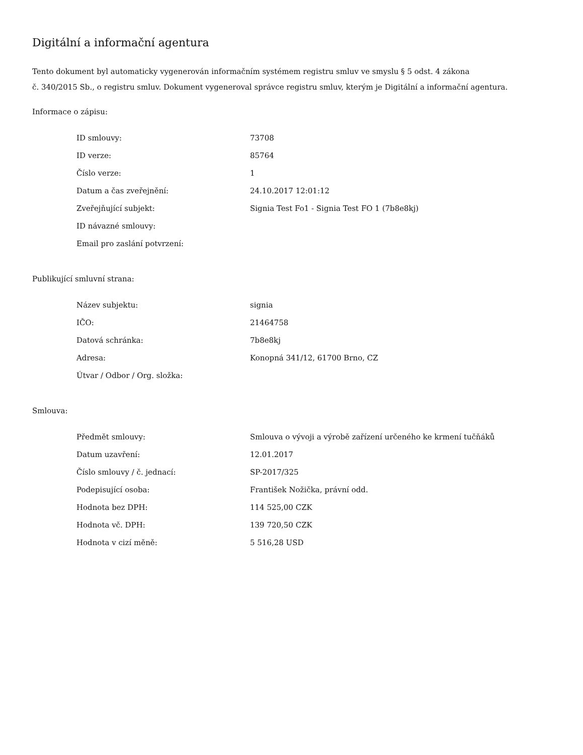Digitální a informační agentura
Tento dokument byl automaticky vygenerován informačním systémem registru smluv ve smyslu § 5 odst. 4 zákona
č. 340/2015 Sb., o registru smluv. Dokument vygeneroval správce registru smluv, kterým je Digitální a informační agentura.
Informace o zápisu:
| ID smlouvy: | 73708 |
| ID verze: | 85764 |
| Číslo verze: | 1 |
| Datum a čas zveřejnění: | 24.10.2017 12:01:12 |
| Zveřejňující subjekt: | Signia Test Fo1 - Signia Test FO 1 (7b8e8kj) |
| ID návazné smlouvy: | |
| Email pro zaslání potvrzení: | |
Publikující smluvní strana:
| Název subjektu: | signia |
| IČO: | 21464758 |
| Datová schránka: | 7b8e8kj |
| Adresa: | Konopná 341/12, 61700 Brno, CZ |
| Útvar / Odbor / Org. složka: | |
Smlouva:
| Předmět smlouvy: | Smlouva o vývoji a výrobě zařízení určeného ke krmení tučňáků |
| Datum uzavření: | 12.01.2017 |
| Číslo smlouvy / č. jednací: | SP-2017/325 |
| Podepisující osoba: | František Nožička, právní odd. |
| Hodnota bez DPH: | 114 525,00 CZK |
| Hodnota vč. DPH: | 139 720,50 CZK |
| Hodnota v cizí měně: | 5 516,28 USD |